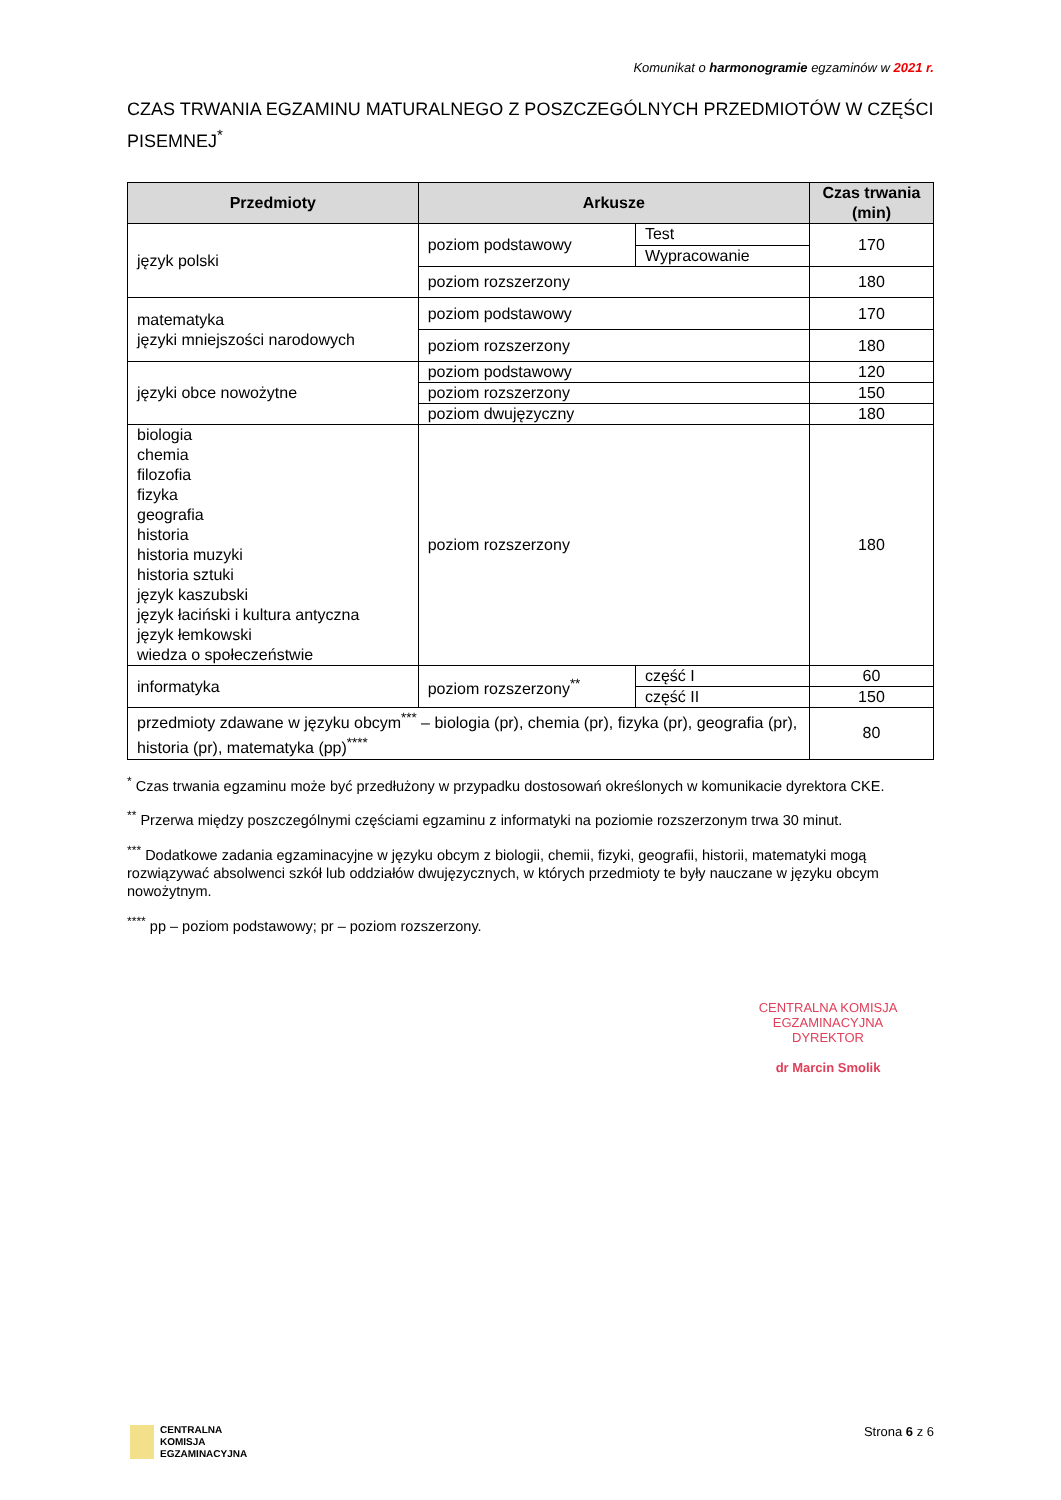Komunikat o harmonogramie egzaminów w 2021 r.
CZAS TRWANIA EGZAMINU MATURALNEGO Z POSZCZEGÓLNYCH PRZEDMIOTÓW W CZĘŚCI PISEMNEJ<sup>*</sup>
| Przedmioty | Arkusze | | Czas trwania (min) |
| --- | --- | --- | --- |
| język polski | poziom podstawowy | Test | 170 |
| | | Wypracowanie | |
| | poziom rozszerzony | | 180 |
| matematyka języki mniejszości narodowych | poziom podstawowy | | 170 |
| | poziom rozszerzony | | 180 |
| języki obce nowożytne | poziom podstawowy | | 120 |
| | poziom rozszerzony | | 150 |
| | poziom dwujęzyczny | | 180 |
| biologia chemia filozofia fizyka geografia historia historia muzyki historia sztuki język kaszubski język łaciński i kultura antyczna język łemkowski wiedza o społeczeństwie | poziom rozszerzony | | 180 |
| informatyka | poziom rozszerzony<sup>**</sup> | część I | 60 |
| | | część II | 150 |
| przedmioty zdawane w języku obcym<sup>***</sup> – biologia (pr), chemia (pr), fizyka (pr), geografia (pr), historia (pr), matematyka (pp)<sup>****</sup> | | | 80 |
<sup>*</sup> Czas trwania egzaminu może być przedłużony w przypadku dostosowań określonych w komunikacie dyrektora CKE.
<sup>**</sup> Przerwa między poszczególnymi częściami egzaminu z informatyki na poziomie rozszerzonym trwa 30 minut.
<sup>***</sup> Dodatkowe zadania egzaminacyjne w języku obcym z biologii, chemii, fizyki, geografii, historii, matematyki mogą rozwiązywać absolwenci szkół lub oddziałów dwujęzycznych, w których przedmioty te były nauczane w języku obcym nowożytnym.
<sup>****</sup> pp – poziom podstawowy; pr – poziom rozszerzony.
CENTRALNA KOMISJA EGZAMINACYJNA
DYREKTOR
dr Marcin Smolik
CENTRALNA
KOMISJA
EGZAMINACYJNA
Strona 6 z 6